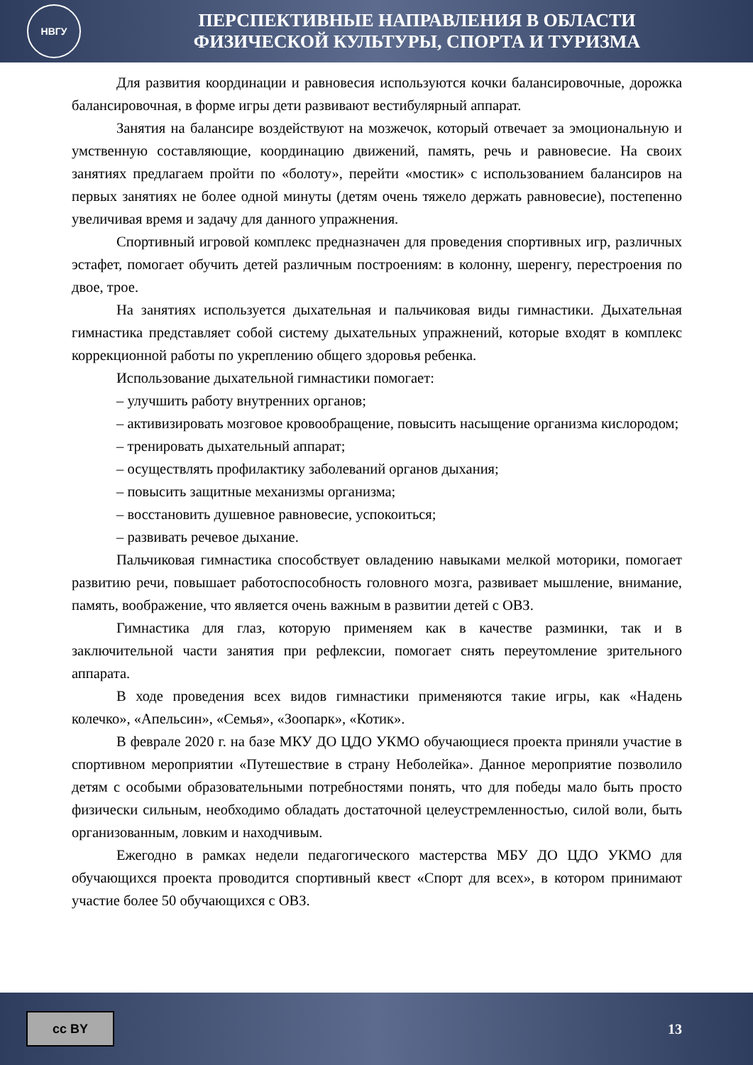НВГУ
ПЕРСПЕКТИВНЫЕ НАПРАВЛЕНИЯ В ОБЛАСТИ
ФИЗИЧЕСКОЙ КУЛЬТУРЫ, СПОРТА И ТУРИЗМА
Для развития координации и равновесия используются кочки балансировочные, дорожка балансировочная, в форме игры дети развивают вестибулярный аппарат.
Занятия на балансире воздействуют на мозжечок, который отвечает за эмоциональную и умственную составляющие, координацию движений, память, речь и равновесие. На своих занятиях предлагаем пройти по «болоту», перейти «мостик» с использованием балансиров на первых занятиях не более одной минуты (детям очень тяжело держать равновесие), постепенно увеличивая время и задачу для данного упражнения.
Спортивный игровой комплекс предназначен для проведения спортивных игр, различных эстафет, помогает обучить детей различным построениям: в колонну, шеренгу, перестроения по двое, трое.
На занятиях используется дыхательная и пальчиковая виды гимнастики. Дыхательная гимнастика представляет собой систему дыхательных упражнений, которые входят в комплекс коррекционной работы по укреплению общего здоровья ребенка.
Использование дыхательной гимнастики помогает:
– улучшить работу внутренних органов;
– активизировать мозговое кровообращение, повысить насыщение организма кислородом;
– тренировать дыхательный аппарат;
– осуществлять профилактику заболеваний органов дыхания;
– повысить защитные механизмы организма;
– восстановить душевное равновесие, успокоиться;
– развивать речевое дыхание.
Пальчиковая гимнастика способствует овладению навыками мелкой моторики, помогает развитию речи, повышает работоспособность головного мозга, развивает мышление, внимание, память, воображение, что является очень важным в развитии детей с ОВЗ.
Гимнастика для глаз, которую применяем как в качестве разминки, так и в заключительной части занятия при рефлексии, помогает снять переутомление зрительного аппарата.
В ходе проведения всех видов гимнастики применяются такие игры, как «Надень колечко», «Апельсин», «Семья», «Зоопарк», «Котик».
В феврале 2020 г. на базе МКУ ДО ЦДО УКМО обучающиеся проекта приняли участие в спортивном мероприятии «Путешествие в страну Неболейка». Данное мероприятие позволило детям с особыми образовательными потребностями понять, что для победы мало быть просто физически сильным, необходимо обладать достаточной целеустремленностью, силой воли, быть организованным, ловким и находчивым.
Ежегодно в рамках недели педагогического мастерства МБУ ДО ЦДО УКМО для обучающихся проекта проводится спортивный квест «Спорт для всех», в котором принимают участие более 50 обучающихся с ОВЗ.
cc BY
13